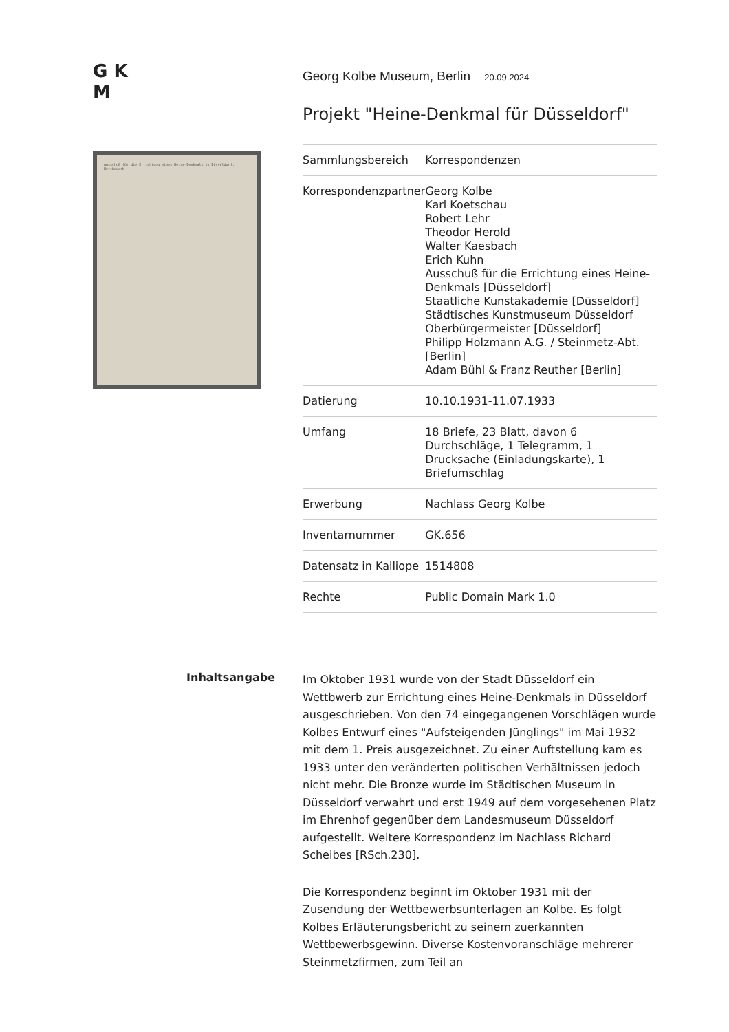G K
M
Ausschuß für die Errichtung eines Heine-Denkmals in Düsseldorf. Wettbewerb
Georg Kolbe Museum, Berlin 20.09.2024
Projekt "Heine-Denkmal für Düsseldorf"
| Sammlungsbereich | Korrespondenzen |
| Korrespondenzpartner | Georg Kolbe Karl Koetschau Robert Lehr Theodor Herold Walter Kaesbach Erich Kuhn Ausschuß für die Errichtung eines Heine-Denkmals [Düsseldorf] Staatliche Kunstakademie [Düsseldorf] Städtisches Kunstmuseum Düsseldorf Oberbürgermeister [Düsseldorf] Philipp Holzmann A.G. / Steinmetz-Abt. [Berlin] Adam Bühl & Franz Reuther [Berlin] |
| Datierung | 10.10.1931-11.07.1933 |
| Umfang | 18 Briefe, 23 Blatt, davon 6 Durchschläge, 1 Telegramm, 1 Drucksache (Einladungskarte), 1 Briefumschlag |
| Erwerbung | Nachlass Georg Kolbe |
| Inventarnummer | GK.656 |
| Datensatz in Kalliope | 1514808 |
| Rechte | Public Domain Mark 1.0 |
Inhaltsangabe
Im Oktober 1931 wurde von der Stadt Düsseldorf ein Wettbwerb zur Errichtung eines Heine-Denkmals in Düsseldorf ausgeschrieben. Von den 74 eingegangenen Vorschlägen wurde Kolbes Entwurf eines "Aufsteigenden Jünglings" im Mai 1932 mit dem 1. Preis ausgezeichnet. Zu einer Auftstellung kam es 1933 unter den veränderten politischen Verhältnissen jedoch nicht mehr. Die Bronze wurde im Städtischen Museum in Düsseldorf verwahrt und erst 1949 auf dem vorgesehenen Platz im Ehrenhof gegenüber dem Landesmuseum Düsseldorf aufgestellt. Weitere Korrespondenz im Nachlass Richard Scheibes [RSch.230].
Die Korrespondenz beginnt im Oktober 1931 mit der Zusendung der Wettbewerbsunterlagen an Kolbe. Es folgt Kolbes Erläuterungsbericht zu seinem zuerkannten Wettbewerbsgewinn. Diverse Kostenvoranschläge mehrerer Steinmetzfirmen, zum Teil an